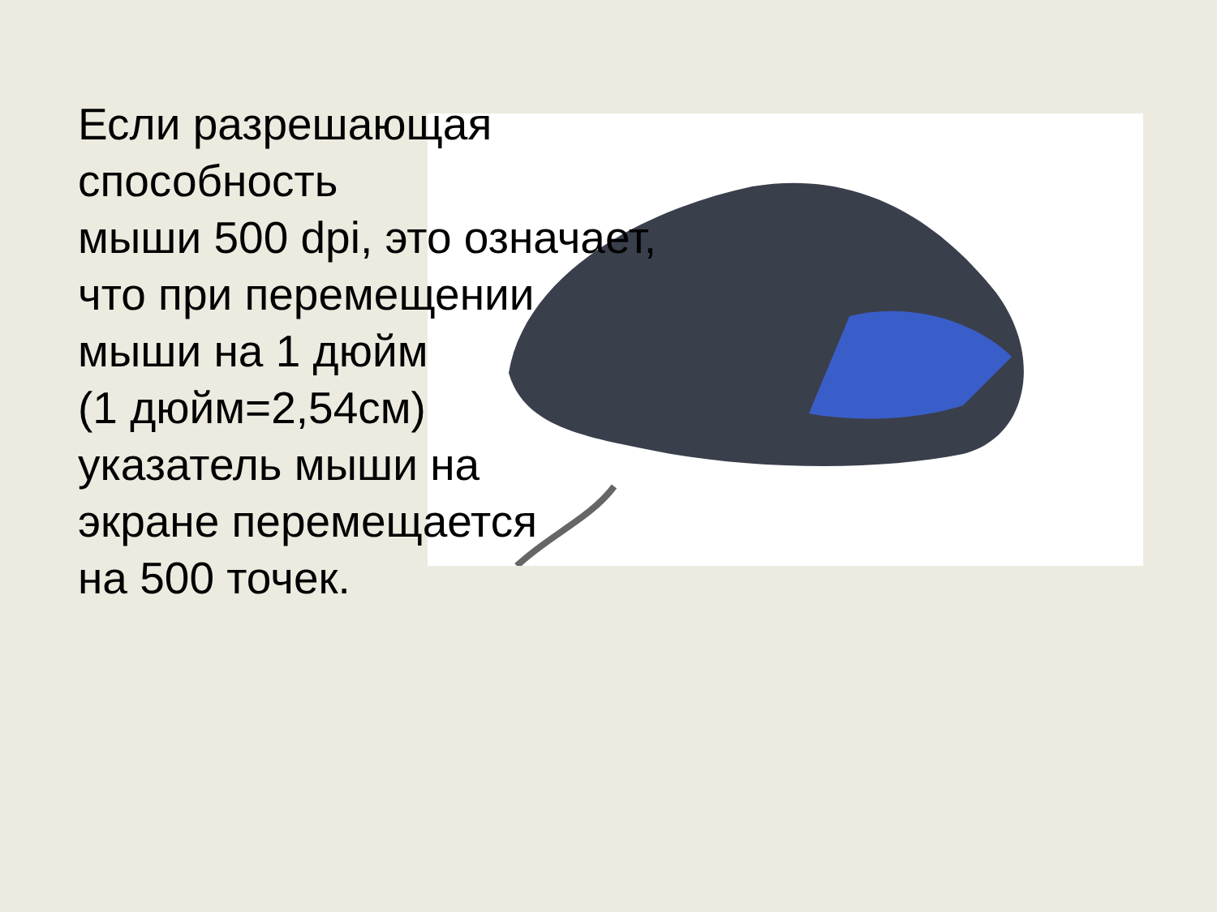Если разрешающая
способность
мыши 500 dpi, это означает,
что при перемещении
мыши на 1 дюйм
(1 дюйм=2,54см)
указатель мыши на
экране перемещается
на 500 точек.